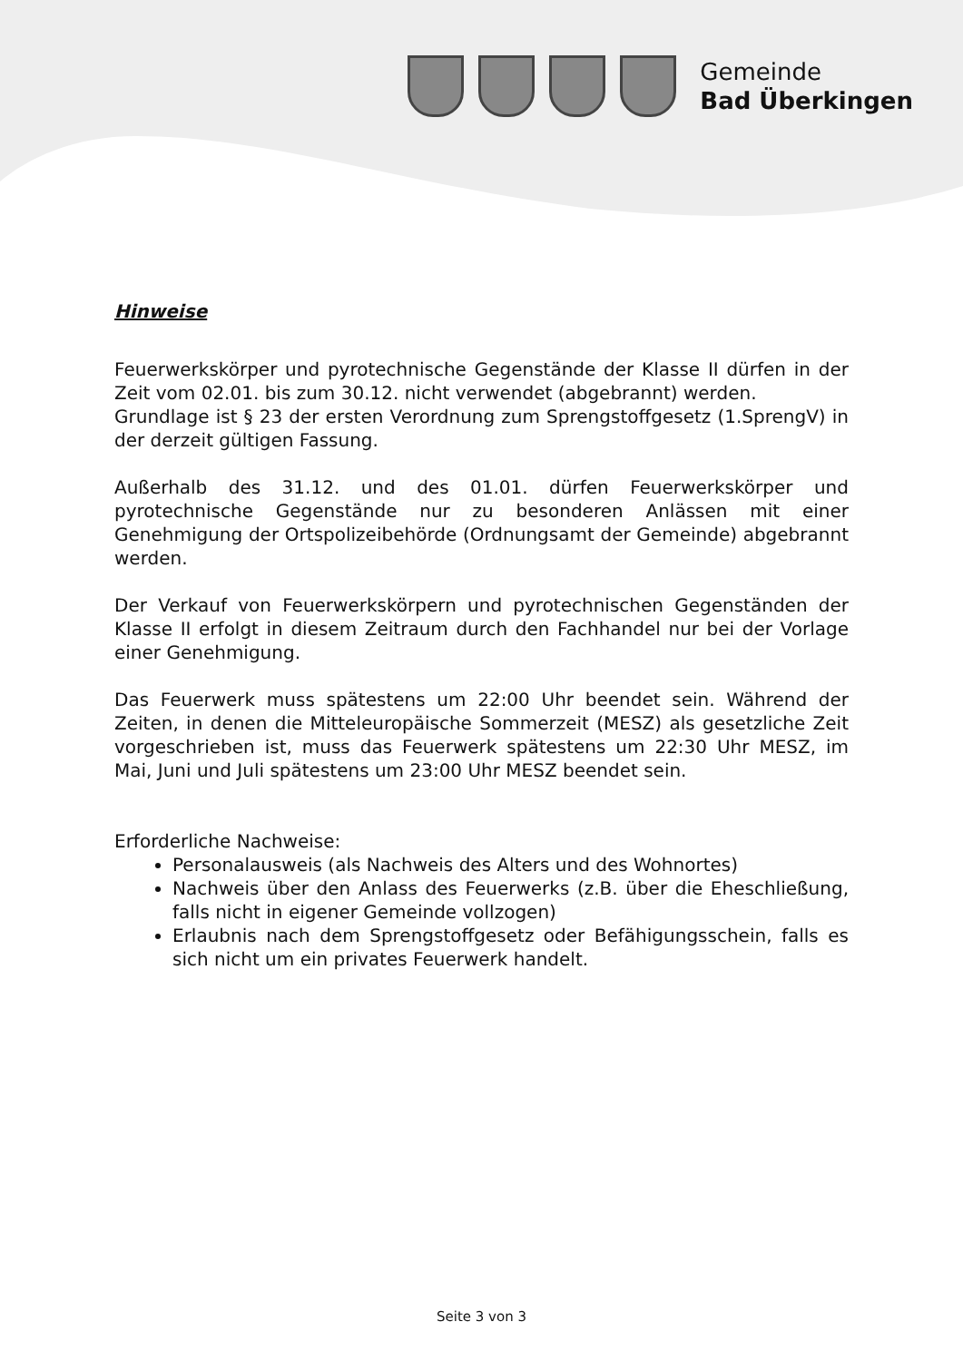Gemeinde
Bad Überkingen
Hinweise
Feuerwerkskörper und pyrotechnische Gegenstände der Klasse II dürfen in der Zeit vom 02.01. bis zum 30.12. nicht verwendet (abgebrannt) werden.
Grundlage ist § 23 der ersten Verordnung zum Sprengstoffgesetz (1.SprengV) in der derzeit gültigen Fassung.
Außerhalb des 31.12. und des 01.01. dürfen Feuerwerkskörper und pyrotechnische Gegenstände nur zu besonderen Anlässen mit einer Genehmigung der Ortspolizeibehörde (Ordnungsamt der Gemeinde) abgebrannt werden.
Der Verkauf von Feuerwerkskörpern und pyrotechnischen Gegenständen der Klasse II erfolgt in diesem Zeitraum durch den Fachhandel nur bei der Vorlage einer Genehmigung.
Das Feuerwerk muss spätestens um 22:00 Uhr beendet sein. Während der Zeiten, in denen die Mitteleuropäische Sommerzeit (MESZ) als gesetzliche Zeit vorgeschrieben ist, muss das Feuerwerk spätestens um 22:30 Uhr MESZ, im Mai, Juni und Juli spätestens um 23:00 Uhr MESZ beendet sein.
Erforderliche Nachweise:
Personalausweis (als Nachweis des Alters und des Wohnortes)
Nachweis über den Anlass des Feuerwerks (z.B. über die Eheschließung, falls nicht in eigener Gemeinde vollzogen)
Erlaubnis nach dem Sprengstoffgesetz oder Befähigungsschein, falls es sich nicht um ein privates Feuerwerk handelt.
Seite 3 von 3